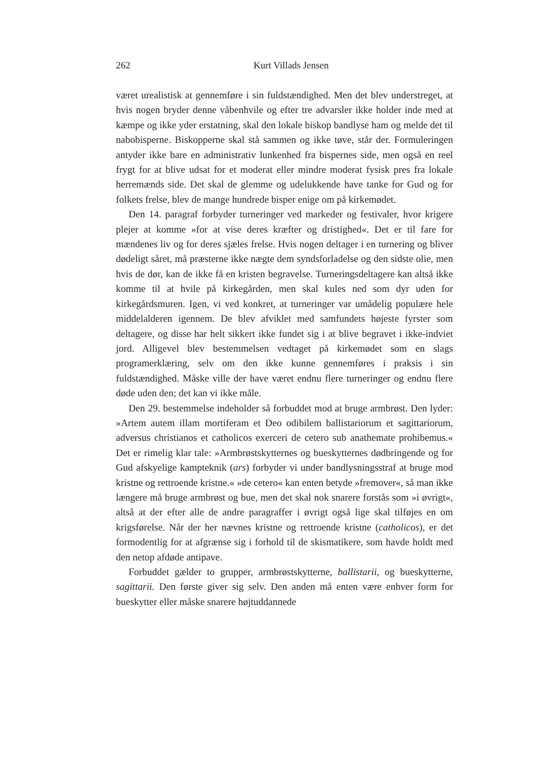262 Kurt Villads Jensen
været urealistisk at gennemføre i sin fuldstændighed. Men det blev understreget, at hvis nogen bryder denne våbenhvile og efter tre advarsler ikke holder inde med at kæmpe og ikke yder erstatning, skal den lokale biskop bandlyse ham og melde det til nabobisperne. Biskopperne skal stå sammen og ikke tøve, står der. Formuleringen antyder ikke bare en administrativ lunkenhed fra bispernes side, men også en reel frygt for at blive udsat for et moderat eller mindre moderat fysisk pres fra lokale herremænds side. Det skal de glemme og udelukkende have tanke for Gud og for folkets frelse, blev de mange hundrede bisper enige om på kirkemødet.
Den 14. paragraf forbyder turneringer ved markeder og festivaler, hvor krigere plejer at komme »for at vise deres kræfter og dristighed«. Det er til fare for mændenes liv og for deres sjæles frelse. Hvis nogen deltager i en turnering og bliver dødeligt såret, må præsterne ikke nægte dem syndsforladelse og den sidste olie, men hvis de dør, kan de ikke få en kristen begravelse. Turneringsdeltagere kan altså ikke komme til at hvile på kirkegården, men skal kules ned som dyr uden for kirkegårdsmuren. Igen, vi ved konkret, at turneringer var umådelig populære hele middelalderen igennem. De blev afviklet med samfundets højeste fyrster som deltagere, og disse har helt sikkert ikke fundet sig i at blive begravet i ikke-indviet jord. Alligevel blev bestemmelsen vedtaget på kirkemødet som en slags programerklæring, selv om den ikke kunne gennemføres i praksis i sin fuldstændighed. Måske ville der have været endnu flere turneringer og endnu flere døde uden den; det kan vi ikke måle.
Den 29. bestemmelse indeholder så forbuddet mod at bruge armbrøst. Den lyder: »Artem autem illam mortiferam et Deo odibilem ballistariorum et sagittariorum, adversus christianos et catholicos exerceri de cetero sub anathemate prohibemus.« Det er rimelig klar tale: »Armbrøstskytternes og bueskytternes dødbringende og for Gud afskyelige kampteknik (ars) forbyder vi under bandlysningsstraf at bruge mod kristne og rettroende kristne.« »de cetero« kan enten betyde »fremover«, så man ikke længere må bruge armbrøst og bue, men det skal nok snarere forstås som »i øvrigt«, altså at der efter alle de andre paragraffer i øvrigt også lige skal tilføjes en om krigsførelse. Når der her nævnes kristne og rettroende kristne (catholicos), er det formodentlig for at afgrænse sig i forhold til de skismatikere, som havde holdt med den netop afdøde antipave.
Forbuddet gælder to grupper, armbrøstskytterne, ballistarii, og bueskytterne, sagittarii. Den første giver sig selv. Den anden må enten være enhver form for bueskytter eller måske snarere højtuddannede